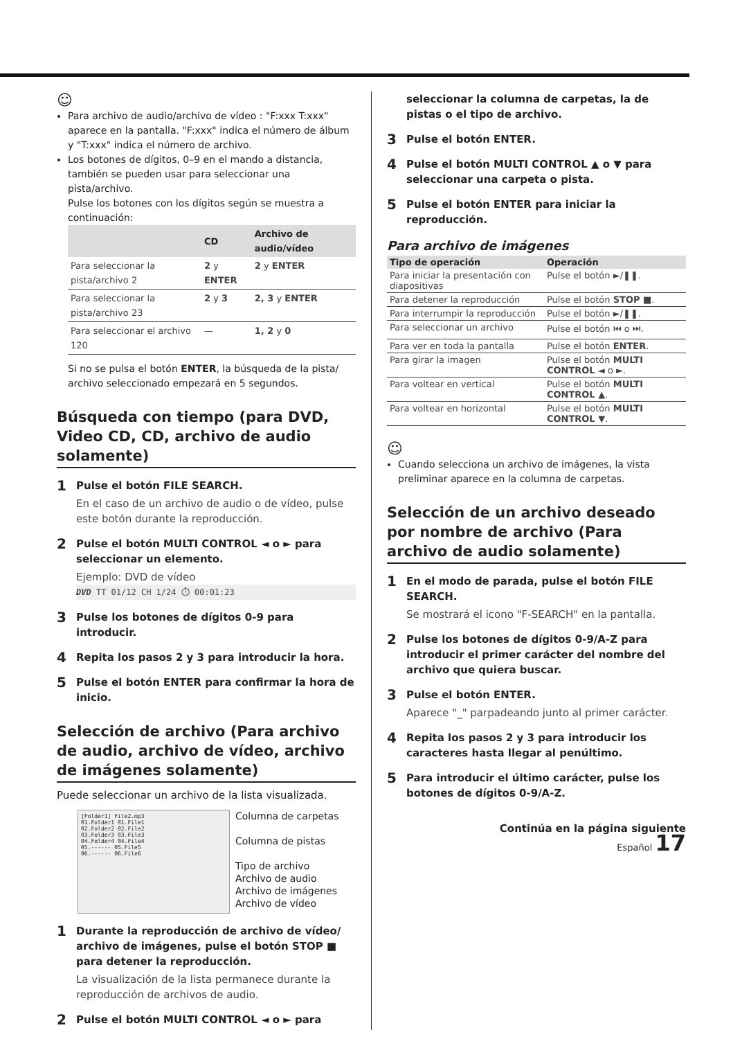☺
Para archivo de audio/archivo de vídeo : "F:xxx T:xxx" aparece en la pantalla. "F:xxx" indica el número de álbum y "T:xxx" indica el número de archivo.
Los botones de dígitos, 0–9 en el mando a distancia, también se pueden usar para seleccionar una pista/archivo.
Pulse los botones con los dígitos según se muestra a continuación:
| | CD | Archivo de audio/vídeo |
| --- | --- | --- |
| Para seleccionar la pista/archivo 2 | 2 y ENTER | 2 y ENTER |
| Para seleccionar la pista/archivo 23 | 2 y 3 | 2, 3 y ENTER |
| Para seleccionar el archivo 120 | — | 1, 2 y 0 |
Si no se pulsa el botón ENTER, la búsqueda de la pista/ archivo seleccionado empezará en 5 segundos.
Búsqueda con tiempo (para DVD, Video CD, CD, archivo de audio solamente)
1 Pulse el botón FILE SEARCH.
En el caso de un archivo de audio o de vídeo, pulse este botón durante la reproducción.
2 Pulse el botón MULTI CONTROL ◄ o ► para seleccionar un elemento.
Ejemplo: DVD de vídeo
DVD TT 01/12 CH 1/24 ⏱ 00:01:23
3 Pulse los botones de dígitos 0-9 para introducir.
4 Repita los pasos 2 y 3 para introducir la hora.
5 Pulse el botón ENTER para confirmar la hora de inicio.
Selección de archivo (Para archivo de audio, archivo de vídeo, archivo de imágenes solamente)
Puede seleccionar un archivo de la lista visualizada.
[Folder1] File2.mp3
01.Folder1 01.File1
02.Folder2 02.File2
03.Folder3 03.File3
04.Folder4 04.File4
05.------ 05.File5
06.------ 06.File6
Columna de carpetas
Columna de pistas
Tipo de archivo
Archivo de audio
Archivo de imágenes
Archivo de vídeo
1 Durante la reproducción de archivo de vídeo/ archivo de imágenes, pulse el botón STOP ■ para detener la reproducción.
La visualización de la lista permanece durante la reproducción de archivos de audio.
2 Pulse el botón MULTI CONTROL ◄ o ► para
seleccionar la columna de carpetas, la de pistas o el tipo de archivo.
3 Pulse el botón ENTER.
4 Pulse el botón MULTI CONTROL ▲ o ▼ para seleccionar una carpeta o pista.
5 Pulse el botón ENTER para iniciar la reproducción.
Para archivo de imágenes
| Tipo de operación | Operación |
| --- | --- |
| Para iniciar la presentación con diapositivas | Pulse el botón ►/❚❚. |
| Para detener la reproducción | Pulse el botón STOP ■ . |
| Para interrumpir la reproducción | Pulse el botón ►/❚❚. |
| Para seleccionar un archivo | Pulse el botón ⏮ o ⏭. |
| Para ver en toda la pantalla | Pulse el botón ENTER . |
| Para girar la imagen | Pulse el botón MULTI CONTROL ◄ o ►. |
| Para voltear en vertical | Pulse el botón MULTI CONTROL ▲ . |
| Para voltear en horizontal | Pulse el botón MULTI CONTROL ▼ . |
☺
Cuando selecciona un archivo de imágenes, la vista preliminar aparece en la columna de carpetas.
Selección de un archivo deseado por nombre de archivo (Para archivo de audio solamente)
1 En el modo de parada, pulse el botón FILE SEARCH.
Se mostrará el icono "F-SEARCH" en la pantalla.
2 Pulse los botones de dígitos 0-9/A-Z para introducir el primer carácter del nombre del archivo que quiera buscar.
3 Pulse el botón ENTER.
Aparece "_" parpadeando junto al primer carácter.
4 Repita los pasos 2 y 3 para introducir los caracteres hasta llegar al penúltimo.
5 Para introducir el último carácter, pulse los botones de dígitos 0-9/A-Z.
Continúa en la página siguiente
Español 17